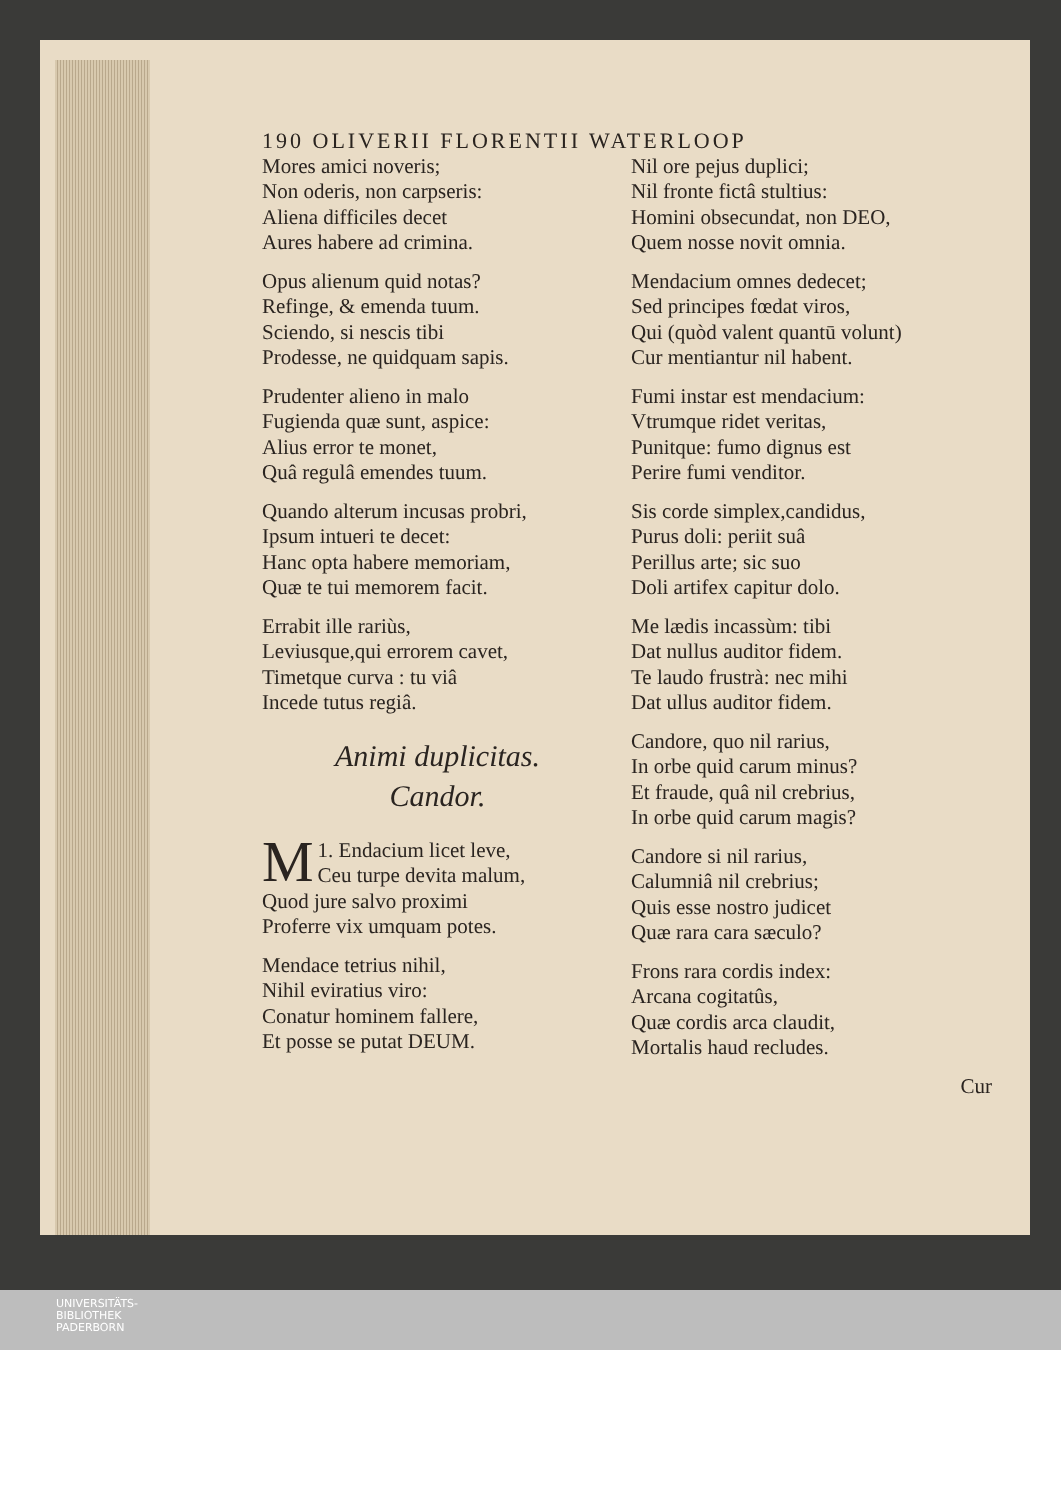190 OLIVERII FLORENTII WATERLOOP
Mores amici noveris;
Non oderis, non carpseris:
Aliena difficiles decet
Aures habere ad crimina.
Opus alienum quid notas?
Refinge, & emenda tuum.
Sciendo, si nescis tibi
Prodesse, ne quidquam sapis.
Prudenter alieno in malo
Fugienda quæ sunt, aspice:
Alius error te monet,
Quâ regulâ emendes tuum.
Quando alterum incusas probri,
Ipsum intueri te decet:
Hanc opta habere memoriam,
Quæ te tui memorem facit.
Errabit ille rariùs,
Leviusque,qui errorem cavet,
Timetque curva : tu viâ
Incede tutus regiâ.
Animi duplicitas.
Candor.
1. MEndacium licet leve,
Ceu turpe devita malum,
Quod jure salvo proximi
Proferre vix umquam potes.
Mendace tetrius nihil,
Nihil eviratius viro:
Conatur hominem fallere,
Et posse se putat DEUM.
Nil ore pejus duplici;
Nil fronte fictâ stultius:
Homini obsecundat, non DEO,
Quem nosse novit omnia.
Mendacium omnes dedecet;
Sed principes fœdat viros,
Qui (quòd valent quantū volunt)
Cur mentiantur nil habent.
Fumi instar est mendacium:
Vtrumque ridet veritas,
Punitque: fumo dignus est
Perire fumi venditor.
Sis corde simplex,candidus,
Purus doli: periit suâ
Perillus arte; sic suo
Doli artifex capitur dolo.
Me lædis incassùm: tibi
Dat nullus auditor fidem.
Te laudo frustrà: nec mihi
Dat ullus auditor fidem.
Candore, quo nil rarius,
In orbe quid carum minus?
Et fraude, quâ nil crebrius,
In orbe quid carum magis?
Candore si nil rarius,
Calumniâ nil crebrius;
Quis esse nostro judicet
Quæ rara cara sæculo?
Frons rara cordis index:
Arcana cogitatûs,
Quæ cordis arca claudit,
Mortalis haud recludes.
Cur
UNIVERSITÄTS-
BIBLIOTHEK
PADERBORN